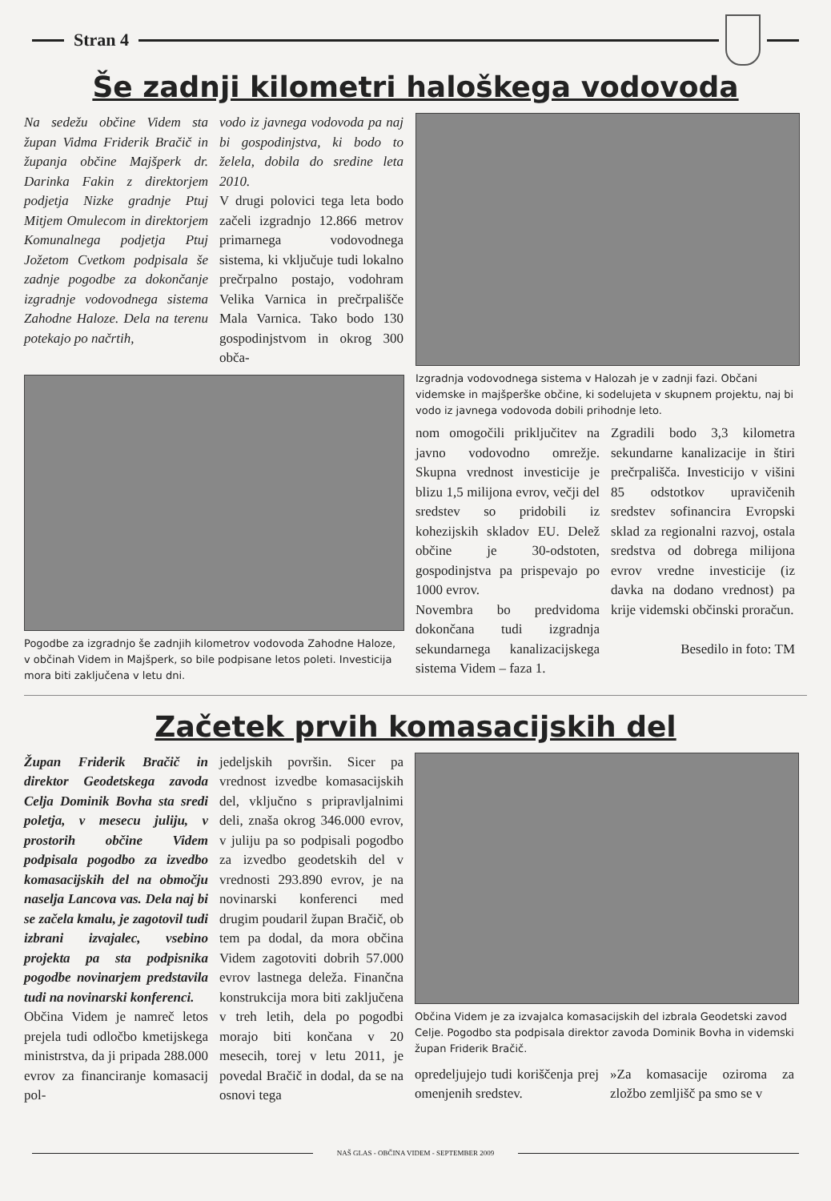Stran 4
Še zadnji kilometri haloškega vodovoda
Na sedežu občine Videm sta župan Vidma Friderik Bračič in županja občine Majšperk dr. Darinka Fakin z direktorjem podjetja Nizke gradnje Ptuj Mitjem Omulecom in direktorjem Komunalnega podjetja Ptuj Jožetom Cvetkom podpisala še zadnje pogodbe za dokončanje izgradnje vodovodnega sistema Zahodne Haloze. Dela na terenu potekajo po načrtih,
vodo iz javnega vodovoda pa naj bi gospodinjstva, ki bodo to želela, dobila do sredine leta 2010.
V drugi polovici tega leta bodo začeli izgradnjo 12.866 metrov primarnega vodovodnega sistema, ki vključuje tudi lokalno prečrpalno postajo, vodohram Velika Varnica in prečrpališče Mala Varnica. Tako bodo 130 gospodinjstvom in okrog 300 obča-
Pogodbe za izgradnjo še zadnjih kilometrov vodovoda Zahodne Haloze, v občinah Videm in Majšperk, so bile podpisane letos poleti. Investicija mora biti zaključena v letu dni.
Izgradnja vodovodnega sistema v Halozah je v zadnji fazi. Občani videmske in majšperške občine, ki sodelujeta v skupnem projektu, naj bi vodo iz javnega vodovoda dobili prihodnje leto.
nom omogočili priključitev na javno vodovodno omrežje. Skupna vrednost investicije je blizu 1,5 milijona evrov, večji del sredstev so pridobili iz kohezijskih skladov EU. Delež občine je 30-odstoten, gospodinjstva pa prispevajo po 1000 evrov.
Novembra bo predvidoma dokončana tudi izgradnja sekundarnega kanalizacijskega sistema Videm – faza 1.
Zgradili bodo 3,3 kilometra sekundarne kanalizacije in štiri prečrpališča. Investicijo v višini 85 odstotkov upravičenih sredstev sofinancira Evropski sklad za regionalni razvoj, ostala sredstva od dobrega milijona evrov vredne investicije (iz davka na dodano vrednost) pa krije videmski občinski proračun.
Besedilo in foto: TM
Začetek prvih komasacijskih del
Župan Friderik Bračič in direktor Geodetskega zavoda Celja Dominik Bovha sta sredi poletja, v mesecu juliju, v prostorih občine Videm podpisala pogodbo za izvedbo komasacijskih del na območju naselja Lancova vas. Dela naj bi se začela kmalu, je zagotovil tudi izbrani izvajalec, vsebino projekta pa sta podpisnika pogodbe novinarjem predstavila tudi na novinarski konferenci.
Občina Videm je namreč letos prejela tudi odločbo kmetijskega ministrstva, da ji pripada 288.000 evrov za financiranje komasacij pol-
jedeljskih površin. Sicer pa vrednost izvedbe komasacijskih del, vključno s pripravljalnimi deli, znaša okrog 346.000 evrov, v juliju pa so podpisali pogodbo za izvedbo geodetskih del v vrednosti 293.890 evrov, je na novinarski konferenci med drugim poudaril župan Bračič, ob tem pa dodal, da mora občina Videm zagotoviti dobrih 57.000 evrov lastnega deleža. Finančna konstrukcija mora biti zaključena v treh letih, dela po pogodbi morajo biti končana v 20 mesecih, torej v letu 2011, je povedal Bračič in dodal, da se na osnovi tega
Občina Videm je za izvajalca komasacijskih del izbrala Geodetski zavod Celje. Pogodbo sta podpisala direktor zavoda Dominik Bovha in videmski župan Friderik Bračič.
opredeljujejo tudi koriščenja prej omenjenih sredstev.
»Za komasacije oziroma za zložbo zemljišč pa smo se v
NAŠ GLAS - OBČINA VIDEM - SEPTEMBER 2009